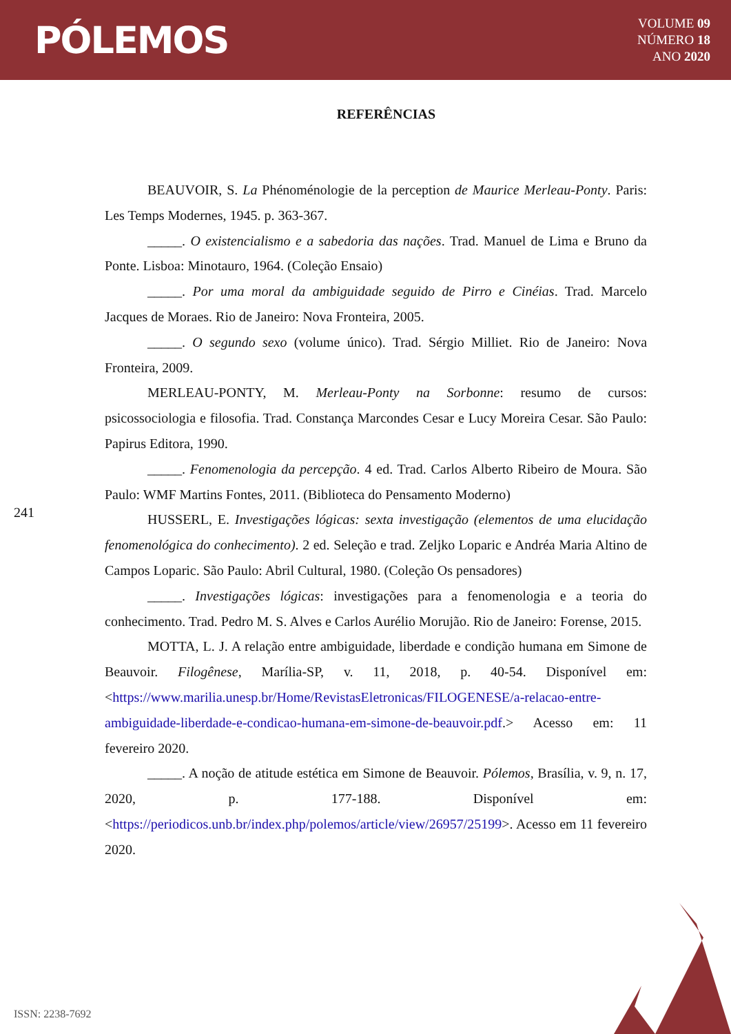PÓLEMOS
VOLUME 09
NÚMERO 18
ANO 2020
REFERÊNCIAS
241
BEAUVOIR, S. La Phénoménologie de la perception de Maurice Merleau-Ponty. Paris: Les Temps Modernes, 1945. p. 363-367.
_____. O existencialismo e a sabedoria das nações. Trad. Manuel de Lima e Bruno da Ponte. Lisboa: Minotauro, 1964. (Coleção Ensaio)
_____. Por uma moral da ambiguidade seguido de Pirro e Cinéias. Trad. Marcelo Jacques de Moraes. Rio de Janeiro: Nova Fronteira, 2005.
_____. O segundo sexo (volume único). Trad. Sérgio Milliet. Rio de Janeiro: Nova Fronteira, 2009.
MERLEAU-PONTY, M. Merleau-Ponty na Sorbonne: resumo de cursos: psicossociologia e filosofia. Trad. Constança Marcondes Cesar e Lucy Moreira Cesar. São Paulo: Papirus Editora, 1990.
_____. Fenomenologia da percepção. 4 ed. Trad. Carlos Alberto Ribeiro de Moura. São Paulo: WMF Martins Fontes, 2011. (Biblioteca do Pensamento Moderno)
HUSSERL, E. Investigações lógicas: sexta investigação (elementos de uma elucidação fenomenológica do conhecimento). 2 ed. Seleção e trad. Zeljko Loparic e Andréa Maria Altino de Campos Loparic. São Paulo: Abril Cultural, 1980. (Coleção Os pensadores)
_____. Investigações lógicas: investigações para a fenomenologia e a teoria do conhecimento. Trad. Pedro M. S. Alves e Carlos Aurélio Morujão. Rio de Janeiro: Forense, 2015.
MOTTA, L. J. A relação entre ambiguidade, liberdade e condição humana em Simone de Beauvoir. Filogênese, Marília-SP, v. 11, 2018, p. 40-54. Disponível em: <https://www.marilia.unesp.br/Home/RevistasEletronicas/FILOGENESE/a-relacao-entre-ambiguidade-liberdade-e-condicao-humana-em-simone-de-beauvoir.pdf.> Acesso em: 11 fevereiro 2020.
_____. A noção de atitude estética em Simone de Beauvoir. Pólemos, Brasília, v. 9, n. 17, 2020, p. 177-188. Disponível em: <https://periodicos.unb.br/index.php/polemos/article/view/26957/25199>. Acesso em 11 fevereiro 2020.
ISSN: 2238-7692